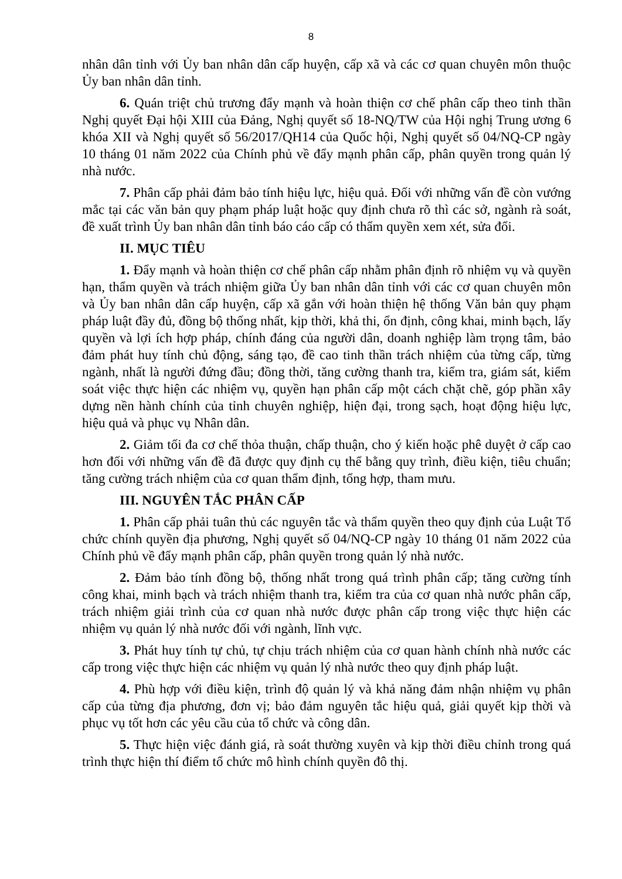8
nhân dân tỉnh với Ủy ban nhân dân cấp huyện, cấp xã và các cơ quan chuyên môn thuộc Ủy ban nhân dân tỉnh.
6. Quán triệt chủ trương đẩy mạnh và hoàn thiện cơ chế phân cấp theo tinh thần Nghị quyết Đại hội XIII của Đảng, Nghị quyết số 18-NQ/TW của Hội nghị Trung ương 6 khóa XII và Nghị quyết số 56/2017/QH14 của Quốc hội, Nghị quyết số 04/NQ-CP ngày 10 tháng 01 năm 2022 của Chính phủ về đẩy mạnh phân cấp, phân quyền trong quản lý nhà nước.
7. Phân cấp phải đảm bảo tính hiệu lực, hiệu quả. Đối với những vấn đề còn vướng mắc tại các văn bản quy phạm pháp luật hoặc quy định chưa rõ thì các sở, ngành rà soát, đề xuất trình Ủy ban nhân dân tỉnh báo cáo cấp có thẩm quyền xem xét, sửa đổi.
II. MỤC TIÊU
1. Đẩy mạnh và hoàn thiện cơ chế phân cấp nhằm phân định rõ nhiệm vụ và quyền hạn, thẩm quyền và trách nhiệm giữa Ủy ban nhân dân tỉnh với các cơ quan chuyên môn và Ủy ban nhân dân cấp huyện, cấp xã gắn với hoàn thiện hệ thống Văn bản quy phạm pháp luật đầy đủ, đồng bộ thống nhất, kịp thời, khả thi, ổn định, công khai, minh bạch, lấy quyền và lợi ích hợp pháp, chính đáng của người dân, doanh nghiệp làm trọng tâm, bảo đảm phát huy tính chủ động, sáng tạo, đề cao tinh thần trách nhiệm của từng cấp, từng ngành, nhất là người đứng đầu; đồng thời, tăng cường thanh tra, kiểm tra, giám sát, kiểm soát việc thực hiện các nhiệm vụ, quyền hạn phân cấp một cách chặt chẽ, góp phần xây dựng nền hành chính của tỉnh chuyên nghiệp, hiện đại, trong sạch, hoạt động hiệu lực, hiệu quả và phục vụ Nhân dân.
2. Giảm tối đa cơ chế thỏa thuận, chấp thuận, cho ý kiến hoặc phê duyệt ở cấp cao hơn đối với những vấn đề đã được quy định cụ thể bằng quy trình, điều kiện, tiêu chuẩn; tăng cường trách nhiệm của cơ quan thẩm định, tổng hợp, tham mưu.
III. NGUYÊN TẮC PHÂN CẤP
1. Phân cấp phải tuân thủ các nguyên tắc và thẩm quyền theo quy định của Luật Tổ chức chính quyền địa phương, Nghị quyết số 04/NQ-CP ngày 10 tháng 01 năm 2022 của Chính phủ về đẩy mạnh phân cấp, phân quyền trong quản lý nhà nước.
2. Đảm bảo tính đồng bộ, thống nhất trong quá trình phân cấp; tăng cường tính công khai, minh bạch và trách nhiệm thanh tra, kiểm tra của cơ quan nhà nước phân cấp, trách nhiệm giải trình của cơ quan nhà nước được phân cấp trong việc thực hiện các nhiệm vụ quản lý nhà nước đối với ngành, lĩnh vực.
3. Phát huy tính tự chủ, tự chịu trách nhiệm của cơ quan hành chính nhà nước các cấp trong việc thực hiện các nhiệm vụ quản lý nhà nước theo quy định pháp luật.
4. Phù hợp với điều kiện, trình độ quản lý và khả năng đảm nhận nhiệm vụ phân cấp của từng địa phương, đơn vị; bảo đảm nguyên tắc hiệu quả, giải quyết kịp thời và phục vụ tốt hơn các yêu cầu của tổ chức và công dân.
5. Thực hiện việc đánh giá, rà soát thường xuyên và kịp thời điều chỉnh trong quá trình thực hiện thí điểm tổ chức mô hình chính quyền đô thị.